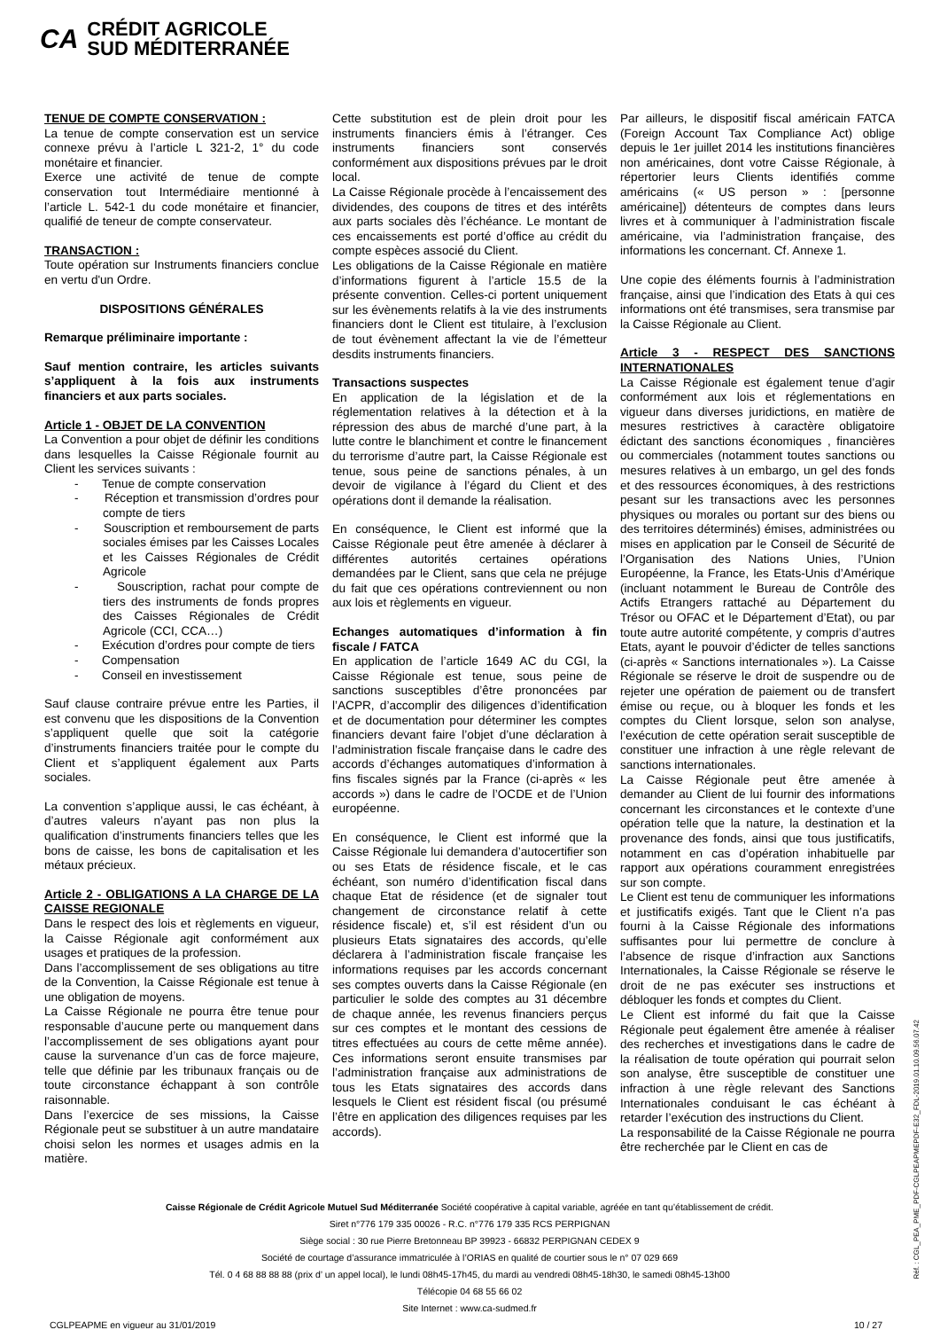CA CRÉDIT AGRICOLE
SUD MÉDITERRANÉE
TENUE DE COMPTE CONSERVATION :
La tenue de compte conservation est un service connexe prévu à l’article L 321-2, 1° du code monétaire et financier.
Exerce une activité de tenue de compte conservation tout Intermédiaire mentionné à l’article L. 542-1 du code monétaire et financier, qualifié de teneur de compte conservateur.
TRANSACTION :
Toute opération sur Instruments financiers conclue en vertu d'un Ordre.
DISPOSITIONS GÉNÉRALES
Remarque préliminaire importante :
Sauf mention contraire, les articles suivants s’appliquent à la fois aux instruments financiers et aux parts sociales.
Article 1 - OBJET DE LA CONVENTION
La Convention a pour objet de définir les conditions dans lesquelles la Caisse Régionale fournit au Client les services suivants :
- Tenue de compte conservation
- Réception et transmission d’ordres pour compte de tiers
- Souscription et remboursement de parts sociales émises par les Caisses Locales et les Caisses Régionales de Crédit Agricole
- Souscription, rachat pour compte de tiers des instruments de fonds propres des Caisses Régionales de Crédit Agricole (CCI, CCA…)
- Exécution d’ordres pour compte de tiers
- Compensation
- Conseil en investissement
Sauf clause contraire prévue entre les Parties, il est convenu que les dispositions de la Convention s’appliquent quelle que soit la catégorie d’instruments financiers traitée pour le compte du Client et s’appliquent également aux Parts sociales.
La convention s’applique aussi, le cas échéant, à d’autres valeurs n’ayant pas non plus la qualification d’instruments financiers telles que les bons de caisse, les bons de capitalisation et les métaux précieux.
Article 2 - OBLIGATIONS A LA CHARGE DE LA CAISSE REGIONALE
Dans le respect des lois et règlements en vigueur, la Caisse Régionale agit conformément aux usages et pratiques de la profession.
Dans l’accomplissement de ses obligations au titre de la Convention, la Caisse Régionale est tenue à une obligation de moyens.
La Caisse Régionale ne pourra être tenue pour responsable d’aucune perte ou manquement dans l’accomplissement de ses obligations ayant pour cause la survenance d’un cas de force majeure, telle que définie par les tribunaux français ou de toute circonstance échappant à son contrôle raisonnable.
Dans l’exercice de ses missions, la Caisse Régionale peut se substituer à un autre mandataire choisi selon les normes et usages admis en la matière.
Cette substitution est de plein droit pour les instruments financiers émis à l’étranger. Ces instruments financiers sont conservés conformément aux dispositions prévues par le droit local.
La Caisse Régionale procède à l’encaissement des dividendes, des coupons de titres et des intérêts aux parts sociales dès l’échéance. Le montant de ces encaissements est porté d’office au crédit du compte espèces associé du Client.
Les obligations de la Caisse Régionale en matière d’informations figurent à l’article 15.5 de la présente convention. Celles-ci portent uniquement sur les évènements relatifs à la vie des instruments financiers dont le Client est titulaire, à l’exclusion de tout évènement affectant la vie de l’émetteur desdits instruments financiers.
Transactions suspectes
En application de la législation et de la réglementation relatives à la détection et à la répression des abus de marché d’une part, à la lutte contre le blanchiment et contre le financement du terrorisme d’autre part, la Caisse Régionale est tenue, sous peine de sanctions pénales, à un devoir de vigilance à l’égard du Client et des opérations dont il demande la réalisation.
En conséquence, le Client est informé que la Caisse Régionale peut être amenée à déclarer à différentes autorités certaines opérations demandées par le Client, sans que cela ne préjuge du fait que ces opérations contreviennent ou non aux lois et règlements en vigueur.
Echanges automatiques d’information à fin fiscale / FATCA
En application de l’article 1649 AC du CGI, la Caisse Régionale est tenue, sous peine de sanctions susceptibles d’être prononcées par l’ACPR, d’accomplir des diligences d’identification et de documentation pour déterminer les comptes financiers devant faire l’objet d’une déclaration à l’administration fiscale française dans le cadre des accords d’échanges automatiques d’information à fins fiscales signés par la France (ci-après « les accords ») dans le cadre de l’OCDE et de l’Union européenne.
En conséquence, le Client est informé que la Caisse Régionale lui demandera d’autocertifier son ou ses Etats de résidence fiscale, et le cas échéant, son numéro d’identification fiscal dans chaque Etat de résidence (et de signaler tout changement de circonstance relatif à cette résidence fiscale) et, s’il est résident d’un ou plusieurs Etats signataires des accords, qu’elle déclarera à l’administration fiscale française les informations requises par les accords concernant ses comptes ouverts dans la Caisse Régionale (en particulier le solde des comptes au 31 décembre de chaque année, les revenus financiers perçus sur ces comptes et le montant des cessions de titres effectuées au cours de cette même année). Ces informations seront ensuite transmises par l’administration française aux administrations de tous les Etats signataires des accords dans lesquels le Client est résident fiscal (ou présumé l’être en application des diligences requises par les accords).
Par ailleurs, le dispositif fiscal américain FATCA (Foreign Account Tax Compliance Act) oblige depuis le 1er juillet 2014 les institutions financières non américaines, dont votre Caisse Régionale, à répertorier leurs Clients identifiés comme américains (« US person » : [personne américaine]) détenteurs de comptes dans leurs livres et à communiquer à l’administration fiscale américaine, via l’administration française, des informations les concernant. Cf. Annexe 1.
Une copie des éléments fournis à l’administration française, ainsi que l’indication des Etats à qui ces informations ont été transmises, sera transmise par la Caisse Régionale au Client.
Article 3 - RESPECT DES SANCTIONS INTERNATIONALES
La Caisse Régionale est également tenue d’agir conformément aux lois et réglementations en vigueur dans diverses juridictions, en matière de mesures restrictives à caractère obligatoire édictant des sanctions économiques , financières ou commerciales (notamment toutes sanctions ou mesures relatives à un embargo, un gel des fonds et des ressources économiques, à des restrictions pesant sur les transactions avec les personnes physiques ou morales ou portant sur des biens ou des territoires déterminés) émises, administrées ou mises en application par le Conseil de Sécurité de l’Organisation des Nations Unies, l’Union Européenne, la France, les Etats-Unis d’Amérique (incluant notamment le Bureau de Contrôle des Actifs Etrangers rattaché au Département du Trésor ou OFAC et le Département d’Etat), ou par toute autre autorité compétente, y compris d’autres Etats, ayant le pouvoir d’édicter de telles sanctions (ci-après « Sanctions internationales »). La Caisse Régionale se réserve le droit de suspendre ou de rejeter une opération de paiement ou de transfert émise ou reçue, ou à bloquer les fonds et les comptes du Client lorsque, selon son analyse, l’exécution de cette opération serait susceptible de constituer une infraction à une règle relevant de sanctions internationales.
La Caisse Régionale peut être amenée à demander au Client de lui fournir des informations concernant les circonstances et le contexte d’une opération telle que la nature, la destination et la provenance des fonds, ainsi que tous justificatifs, notamment en cas d’opération inhabituelle par rapport aux opérations couramment enregistrées sur son compte.
Le Client est tenu de communiquer les informations et justificatifs exigés. Tant que le Client n’a pas fourni à la Caisse Régionale des informations suffisantes pour lui permettre de conclure à l’absence de risque d’infraction aux Sanctions Internationales, la Caisse Régionale se réserve le droit de ne pas exécuter ses instructions et débloquer les fonds et comptes du Client.
Le Client est informé du fait que la Caisse Régionale peut également être amenée à réaliser des recherches et investigations dans le cadre de la réalisation de toute opération qui pourrait selon son analyse, être susceptible de constituer une infraction à une règle relevant des Sanctions Internationales conduisant le cas échéant à retarder l’exécution des instructions du Client.
La responsabilité de la Caisse Régionale ne pourra être recherchée par le Client en cas de
Caisse Régionale de Crédit Agricole Mutuel Sud Méditerranée Société coopérative à capital variable, agréée en tant qu’établissement de crédit.
Siret n°776 179 335 00026 - R.C. n°776 179 335 RCS PERPIGNAN
Siège social : 30 rue Pierre Bretonneau BP 39923 - 66832 PERPIGNAN CEDEX 9
Société de courtage d’assurance immatriculée à l’ORIAS en qualité de courtier sous le n° 07 029 669
Tél. 0 4 68 88 88 88 (prix d’ un appel local), le lundi 08h45-17h45, du mardi au vendredi 08h45-18h30, le samedi 08h45-13h00
Télécopie 04 68 55 66 02
Site Internet : www.ca-sudmed.fr
CGLPEAPME en vigueur au 31/01/2019 10 / 27
Réf. : CGL_PEA_PME_PDF-CGLPEAPMEPDF-E32_FDL-2019.01.10.09.56.07.42